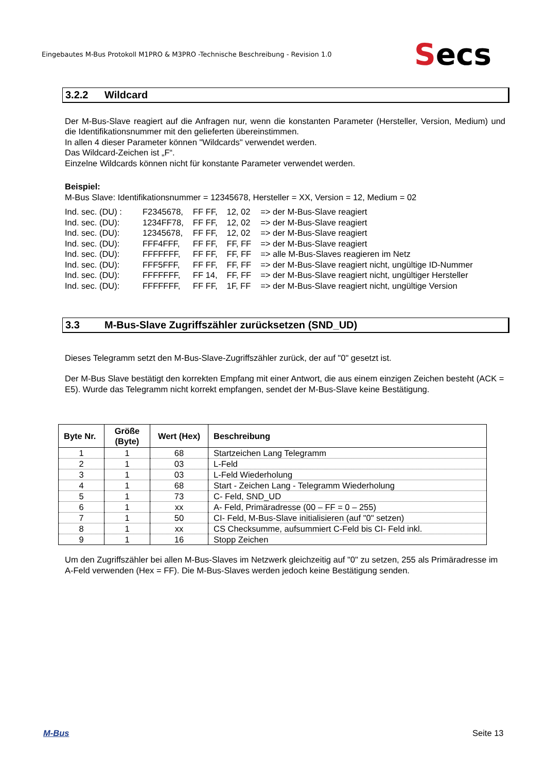Eingebautes M-Bus Protokoll M1PRO & M3PRO -Technische Beschreibung - Revision 1.0
Secs
3.2.2 Wildcard
Der M-Bus-Slave reagiert auf die Anfragen nur, wenn die konstanten Parameter (Hersteller, Version, Medium) und die Identifikationsnummer mit den gelieferten übereinstimmen.
In allen 4 dieser Parameter können "Wildcards" verwendet werden.
Das Wildcard-Zeichen ist „F“.
Einzelne Wildcards können nicht für konstante Parameter verwendet werden.
Beispiel:
M-Bus Slave: Identifikationsnummer = 12345678, Hersteller = XX, Version = 12, Medium = 02
| Ind. sec. (DU) : | F2345678, | FF FF, | 12, 02 | => der M-Bus-Slave reagiert |
| Ind. sec. (DU): | 1234FF78, | FF FF, | 12, 02 | => der M-Bus-Slave reagiert |
| Ind. sec. (DU): | 12345678, | FF FF, | 12, 02 | => der M-Bus-Slave reagiert |
| Ind. sec. (DU): | FFF4FFF, | FF FF, | FF, FF | => der M-Bus-Slave reagiert |
| Ind. sec. (DU): | FFFFFFF, | FF FF, | FF, FF | => alle M-Bus-Slaves reagieren im Netz |
| Ind. sec. (DU): | FFF5FFF, | FF FF, | FF, FF | => der M-Bus-Slave reagiert nicht, ungültige ID-Nummer |
| Ind. sec. (DU): | FFFFFFF, | FF 14, | FF, FF | => der M-Bus-Slave reagiert nicht, ungültiger Hersteller |
| Ind. sec. (DU): | FFFFFFF, | FF FF, | 1F, FF | => der M-Bus-Slave reagiert nicht, ungültige Version |
3.3 M-Bus-Slave Zugriffszähler zurücksetzen (SND_UD)
Dieses Telegramm setzt den M-Bus-Slave-Zugriffszähler zurück, der auf "0" gesetzt ist.
Der M-Bus Slave bestätigt den korrekten Empfang mit einer Antwort, die aus einem einzigen Zeichen besteht (ACK = E5). Wurde das Telegramm nicht korrekt empfangen, sendet der M-Bus-Slave keine Bestätigung.
| Byte Nr. | Größe (Byte) | Wert (Hex) | Beschreibung |
| --- | --- | --- | --- |
| 1 | 1 | 68 | Startzeichen Lang Telegramm |
| 2 | 1 | 03 | L-Feld |
| 3 | 1 | 03 | L-Feld Wiederholung |
| 4 | 1 | 68 | Start - Zeichen Lang - Telegramm Wiederholung |
| 5 | 1 | 73 | C- Feld, SND_UD |
| 6 | 1 | xx | A- Feld, Primäradresse (00 – FF = 0 – 255) |
| 7 | 1 | 50 | CI- Feld, M-Bus-Slave initialisieren (auf "0" setzen) |
| 8 | 1 | xx | CS Checksumme, aufsummiert C-Feld bis CI- Feld inkl. |
| 9 | 1 | 16 | Stopp Zeichen |
Um den Zugriffszähler bei allen M-Bus-Slaves im Netzwerk gleichzeitig auf "0" zu setzen, 255 als Primäradresse im A-Feld verwenden (Hex = FF). Die M-Bus-Slaves werden jedoch keine Bestätigung senden.
M-Bus Seite 13